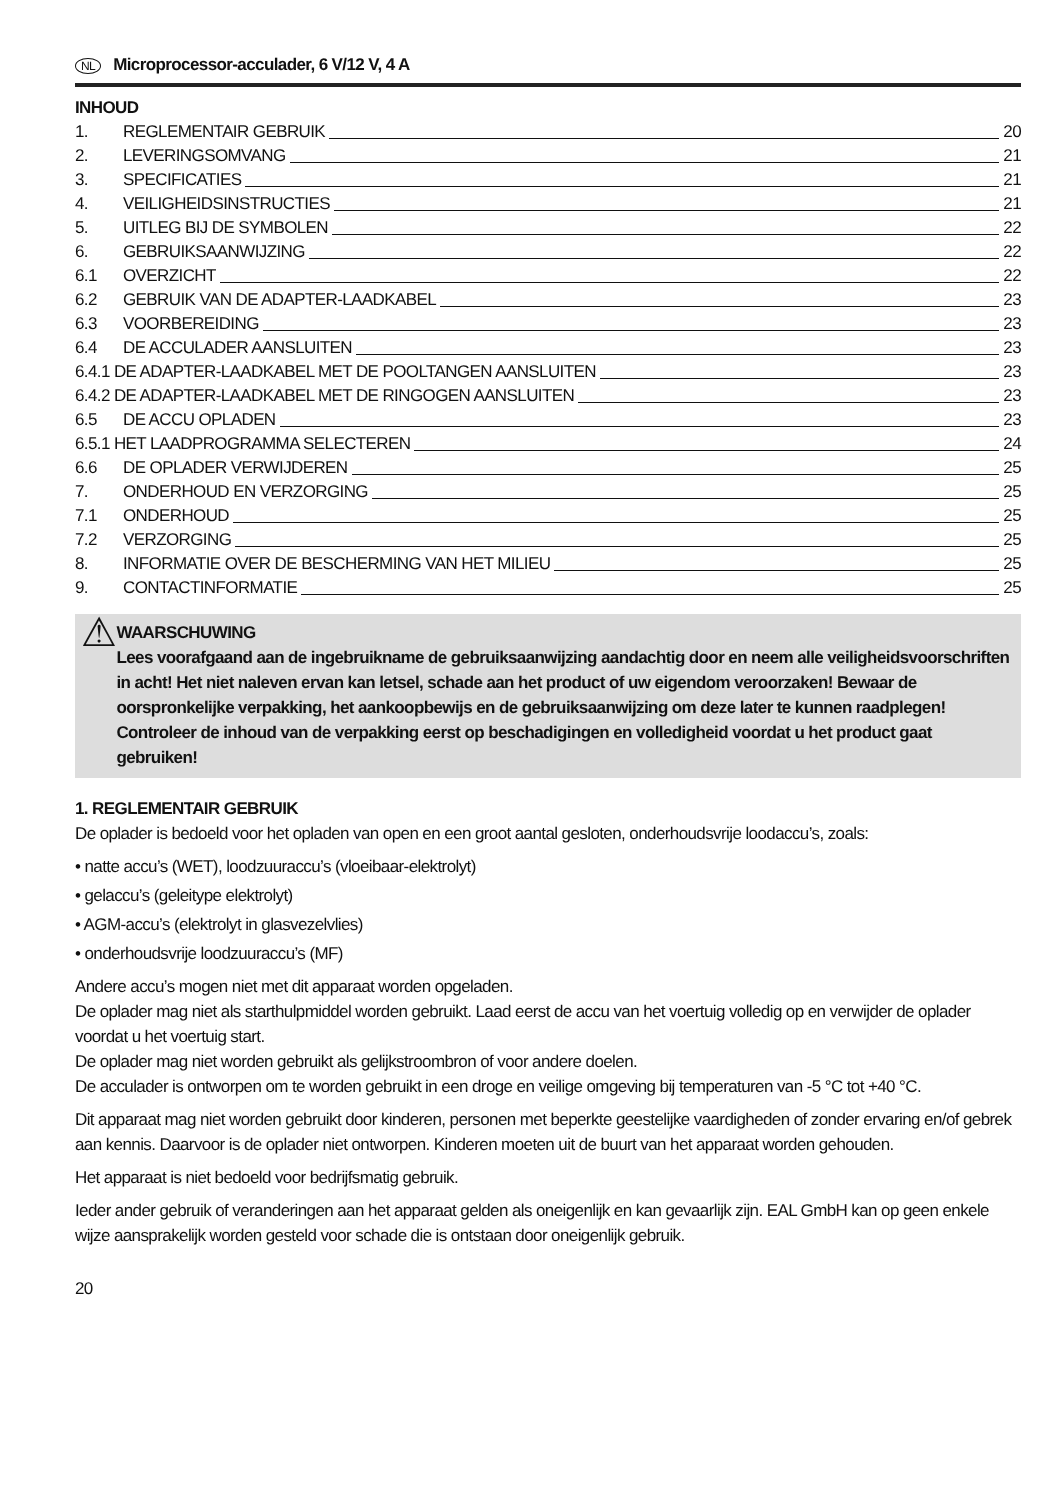NL Microprocessor-acculader, 6 V/12 V, 4 A
INHOUD
1. REGLEMENTAIR GEBRUIK 20
2. LEVERINGSOMVANG 21
3. SPECIFICATIES 21
4. VEILIGHEIDSINSTRUCTIES 21
5. UITLEG BIJ DE SYMBOLEN 22
6. GEBRUIKSAANWIJZING 22
6.1 OVERZICHT 22
6.2 GEBRUIK VAN DE ADAPTER-LAADKABEL 23
6.3 VOORBEREIDING 23
6.4 DE ACCULADER AANSLUITEN 23
6.4.1 DE ADAPTER-LAADKABEL MET DE POOLTANGEN AANSLUITEN 23
6.4.2 DE ADAPTER-LAADKABEL MET DE RINGOGEN AANSLUITEN 23
6.5 DE ACCU OPLADEN 23
6.5.1 HET LAADPROGRAMMA SELECTEREN 24
6.6 DE OPLADER VERWIJDEREN 25
7. ONDERHOUD EN VERZORGING 25
7.1 ONDERHOUD 25
7.2 VERZORGING 25
8. INFORMATIE OVER DE BESCHERMING VAN HET MILIEU 25
9. CONTACTINFORMATIE 25
⚠
WAARSCHUWING
Lees voorafgaand aan de ingebruikname de gebruiksaanwijzing aandachtig door en neem alle veiligheidsvoorschriften in acht! Het niet naleven ervan kan letsel, schade aan het product of uw eigendom veroorzaken! Bewaar de oorspronkelijke verpakking, het aankoopbewijs en de gebruiksaanwijzing om deze later te kunnen raadplegen! Controleer de inhoud van de verpakking eerst op beschadigingen en volledigheid voordat u het product gaat gebruiken!
1. REGLEMENTAIR GEBRUIK
De oplader is bedoeld voor het opladen van open en een groot aantal gesloten, onderhoudsvrije loodaccu’s, zoals:
• natte accu’s (WET), loodzuuraccu’s (vloeibaar-elektrolyt)
• gelaccu’s (geleitype elektrolyt)
• AGM-accu’s (elektrolyt in glasvezelvlies)
• onderhoudsvrije loodzuuraccu’s (MF)
Andere accu’s mogen niet met dit apparaat worden opgeladen.
De oplader mag niet als starthulpmiddel worden gebruikt. Laad eerst de accu van het voertuig volledig op en verwijder de oplader voordat u het voertuig start.
De oplader mag niet worden gebruikt als gelijkstroombron of voor andere doelen.
De acculader is ontworpen om te worden gebruikt in een droge en veilige omgeving bij temperaturen van -5 °C tot +40 °C.
Dit apparaat mag niet worden gebruikt door kinderen, personen met beperkte geestelijke vaardigheden of zonder ervaring en/of gebrek aan kennis. Daarvoor is de oplader niet ontworpen. Kinderen moeten uit de buurt van het apparaat worden gehouden.
Het apparaat is niet bedoeld voor bedrijfsmatig gebruik.
Ieder ander gebruik of veranderingen aan het apparaat gelden als oneigenlijk en kan gevaarlijk zijn. EAL GmbH kan op geen enkele wijze aansprakelijk worden gesteld voor schade die is ontstaan door oneigenlijk gebruik.
20